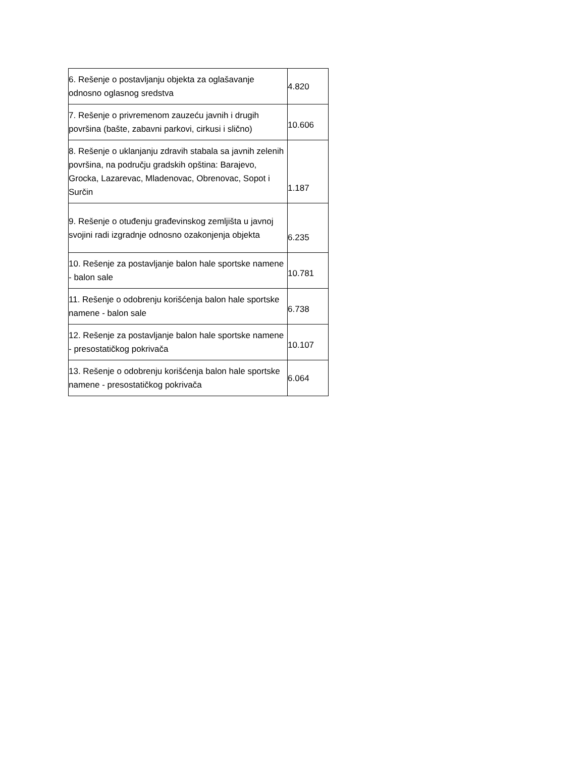| 6. Rešenje o postavljanju objekta za oglašavanje odnosno oglasnog sredstva | 4.820 |
| 7. Rešenje o privremenom zauzeću javnih i drugih površina (bašte, zabavni parkovi, cirkusi i slično) | 10.606 |
| 8. Rešenje o uklanjanju zdravih stabala sa javnih zelenih površina, na području gradskih opština: Barajevo, Grocka, Lazarevac, Mladenovac, Obrenovac, Sopot i Surčin | 1.187 |
| 9. Rešenje o otuđenju građevinskog zemljišta u javnoj svojini radi izgradnje odnosno ozakonjenja objekta | 6.235 |
| 10. Rešenje za postavljanje balon hale sportske namene - balon sale | 10.781 |
| 11. Rešenje o odobrenju korišćenja balon hale sportske namene - balon sale | 6.738 |
| 12. Rešenje za postavljanje balon hale sportske namene - presostatičkog pokrivača | 10.107 |
| 13. Rešenje o odobrenju korišćenja balon hale sportske namene - presostatičkog pokrivača | 6.064 |